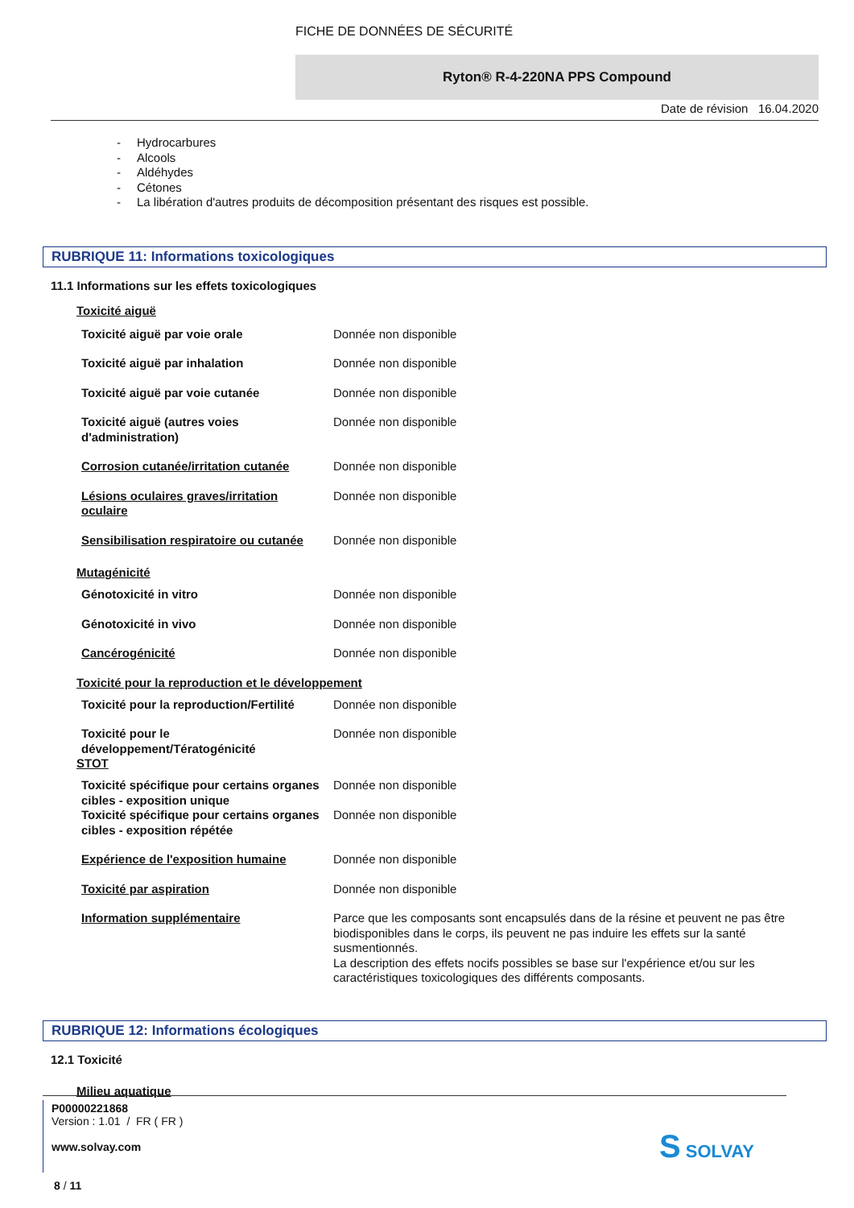FICHE DE DONNÉES DE SÉCURITÉ
Ryton® R-4-220NA PPS Compound
Date de révision 16.04.2020
- Hydrocarbures
- Alcools
- Aldéhydes
- Cétones
- La libération d'autres produits de décomposition présentant des risques est possible.
RUBRIQUE 11: Informations toxicologiques
11.1 Informations sur les effets toxicologiques
Toxicité aiguë
| Toxicité aiguë par voie orale | Donnée non disponible |
| Toxicité aiguë par inhalation | Donnée non disponible |
| Toxicité aiguë par voie cutanée | Donnée non disponible |
| Toxicité aiguë (autres voies d'administration) | Donnée non disponible |
| Corrosion cutanée/irritation cutanée | Donnée non disponible |
| Lésions oculaires graves/irritation oculaire | Donnée non disponible |
| Sensibilisation respiratoire ou cutanée | Donnée non disponible |
Mutagénicité
| Génotoxicité in vitro | Donnée non disponible |
| Génotoxicité in vivo | Donnée non disponible |
| Cancérogénicité | Donnée non disponible |
Toxicité pour la reproduction et le développement
| Toxicité pour la reproduction/Fertilité | Donnée non disponible |
| Toxicité pour le développement/Tératogénicité | Donnée non disponible |
STOT
| Toxicité spécifique pour certains organes cibles - exposition unique | Donnée non disponible |
| Toxicité spécifique pour certains organes cibles - exposition répétée | Donnée non disponible |
| Expérience de l'exposition humaine | Donnée non disponible |
| Toxicité par aspiration | Donnée non disponible |
| Information supplémentaire | Parce que les composants sont encapsulés dans de la résine et peuvent ne pas être biodisponibles dans le corps, ils peuvent ne pas induire les effets sur la santé susmentionnés. La description des effets nocifs possibles se base sur l'expérience et/ou sur les caractéristiques toxicologiques des différents composants. |
RUBRIQUE 12: Informations écologiques
12.1 Toxicité
Milieu aquatique
P00000221868
Version : 1.01 / FR ( FR )
www.solvay.com
8 / 11
S SOLVAY